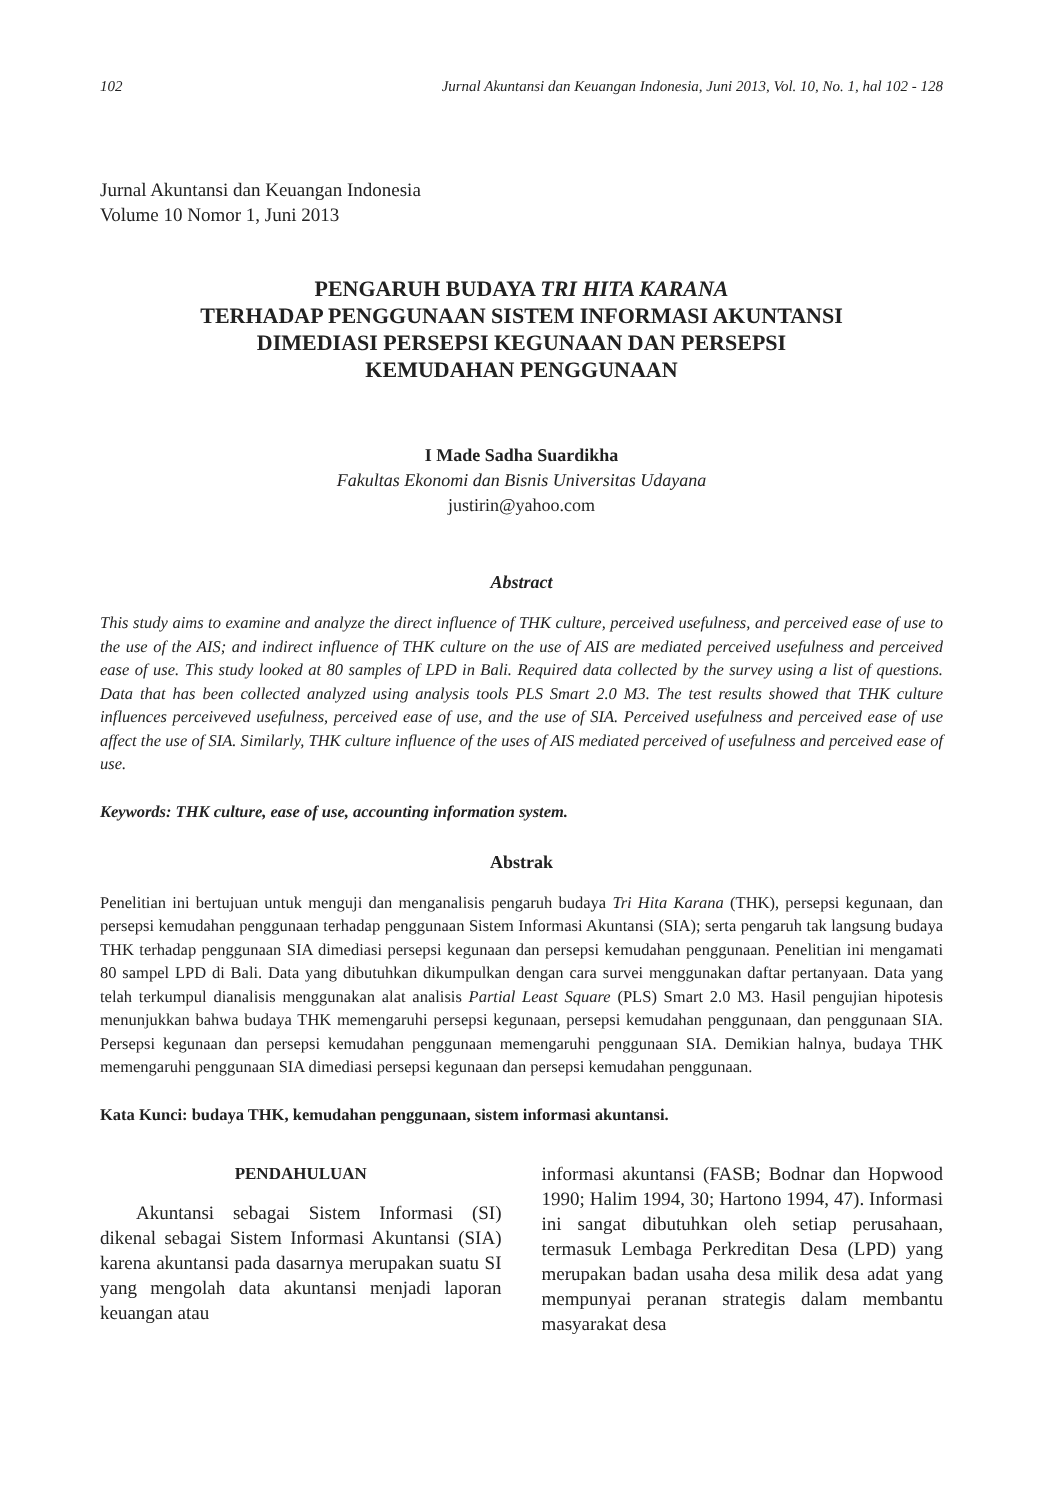102 Jurnal Akuntansi dan Keuangan Indonesia, Juni 2013, Vol. 10, No. 1, hal 102 - 128
Jurnal Akuntansi dan Keuangan Indonesia
Volume 10 Nomor 1, Juni 2013
PENGARUH BUDAYA TRI HITA KARANA
TERHADAP PENGGUNAAN SISTEM INFORMASI AKUNTANSI
DIMEDIASI PERSEPSI KEGUNAAN DAN PERSEPSI
KEMUDAHAN PENGGUNAAN
I Made Sadha Suardikha
Fakultas Ekonomi dan Bisnis Universitas Udayana
justirin@yahoo.com
Abstract
This study aims to examine and analyze the direct influence of THK culture, perceived usefulness, and perceived ease of use to the use of the AIS; and indirect influence of THK culture on the use of AIS are mediated perceived usefulness and perceived ease of use. This study looked at 80 samples of LPD in Bali. Required data collected by the survey using a list of questions. Data that has been collected analyzed using analysis tools PLS Smart 2.0 M3. The test results showed that THK culture influences perceiveved usefulness, perceived ease of use, and the use of SIA. Perceived usefulness and perceived ease of use affect the use of SIA. Similarly, THK culture influence of the uses of AIS mediated perceived of usefulness and perceived ease of use.
Keywords: THK culture, ease of use, accounting information system.
Abstrak
Penelitian ini bertujuan untuk menguji dan menganalisis pengaruh budaya Tri Hita Karana (THK), persepsi kegunaan, dan persepsi kemudahan penggunaan terhadap penggunaan Sistem Informasi Akuntansi (SIA); serta pengaruh tak langsung budaya THK terhadap penggunaan SIA dimediasi persepsi kegunaan dan persepsi kemudahan penggunaan. Penelitian ini mengamati 80 sampel LPD di Bali. Data yang dibutuhkan dikumpulkan dengan cara survei menggunakan daftar pertanyaan. Data yang telah terkumpul dianalisis menggunakan alat analisis Partial Least Square (PLS) Smart 2.0 M3. Hasil pengujian hipotesis menunjukkan bahwa budaya THK memengaruhi persepsi kegunaan, persepsi kemudahan penggunaan, dan penggunaan SIA. Persepsi kegunaan dan persepsi kemudahan penggunaan memengaruhi penggunaan SIA. Demikian halnya, budaya THK memengaruhi penggunaan SIA dimediasi persepsi kegunaan dan persepsi kemudahan penggunaan.
Kata Kunci: budaya THK, kemudahan penggunaan, sistem informasi akuntansi.
PENDAHULUAN
Akuntansi sebagai Sistem Informasi (SI) dikenal sebagai Sistem Informasi Akuntansi (SIA) karena akuntansi pada dasarnya merupakan suatu SI yang mengolah data akuntansi menjadi laporan keuangan atau
informasi akuntansi (FASB; Bodnar dan Hopwood 1990; Halim 1994, 30; Hartono 1994, 47). Informasi ini sangat dibutuhkan oleh setiap perusahaan, termasuk Lembaga Perkreditan Desa (LPD) yang merupakan badan usaha desa milik desa adat yang mempunyai peranan strategis dalam membantu masyarakat desa